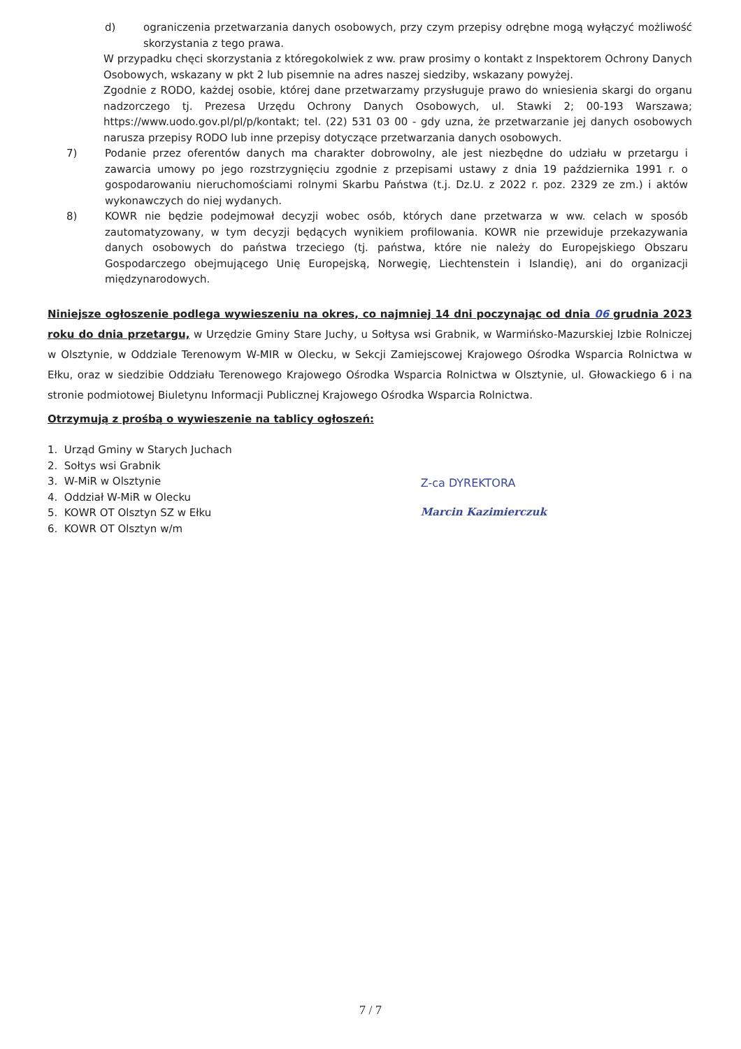d) ograniczenia przetwarzania danych osobowych, przy czym przepisy odrębne mogą wyłączyć możliwość skorzystania z tego prawa.
W przypadku chęci skorzystania z któregokolwiek z ww. praw prosimy o kontakt z Inspektorem Ochrony Danych Osobowych, wskazany w pkt 2 lub pisemnie na adres naszej siedziby, wskazany powyżej.
Zgodnie z RODO, każdej osobie, której dane przetwarzamy przysługuje prawo do wniesienia skargi do organu nadzorczego tj. Prezesa Urzędu Ochrony Danych Osobowych, ul. Stawki 2; 00-193 Warszawa; https://www.uodo.gov.pl/pl/p/kontakt; tel. (22) 531 03 00 - gdy uzna, że przetwarzanie jej danych osobowych narusza przepisy RODO lub inne przepisy dotyczące przetwarzania danych osobowych.
7) Podanie przez oferentów danych ma charakter dobrowolny, ale jest niezbędne do udziału w przetargu i zawarcia umowy po jego rozstrzygnięciu zgodnie z przepisami ustawy z dnia 19 października 1991 r. o gospodarowaniu nieruchomościami rolnymi Skarbu Państwa (t.j. Dz.U. z 2022 r. poz. 2329 ze zm.) i aktów wykonawczych do niej wydanych.
8) KOWR nie będzie podejmował decyzji wobec osób, których dane przetwarza w ww. celach w sposób zautomatyzowany, w tym decyzji będących wynikiem profilowania. KOWR nie przewiduje przekazywania danych osobowych do państwa trzeciego (tj. państwa, które nie należy do Europejskiego Obszaru Gospodarczego obejmującego Unię Europejską, Norwegię, Liechtenstein i Islandię), ani do organizacji międzynarodowych.
Niniejsze ogłoszenie podlega wywieszeniu na okres, co najmniej 14 dni poczynając od dnia 06 grudnia 2023 roku do dnia przetargu, w Urzędzie Gminy Stare Juchy, u Sołtysa wsi Grabnik, w Warmińsko-Mazurskiej Izbie Rolniczej w Olsztynie, w Oddziale Terenowym W-MIR w Olecku, w Sekcji Zamiejscowej Krajowego Ośrodka Wsparcia Rolnictwa w Ełku, oraz w siedzibie Oddziału Terenowego Krajowego Ośrodka Wsparcia Rolnictwa w Olsztynie, ul. Głowackiego 6 i na stronie podmiotowej Biuletynu Informacji Publicznej Krajowego Ośrodka Wsparcia Rolnictwa.
Otrzymują z prośbą o wywieszenie na tablicy ogłoszeń:
1. Urząd Gminy w Starych Juchach
2. Sołtys wsi Grabnik
3. W-MiR w Olsztynie
4. Oddział W-MiR w Olecku
5. KOWR OT Olsztyn SZ w Ełku
6. KOWR OT Olsztyn w/m
Z-ca DYREKTORA
Marcin Kazimierczuk
7 / 7